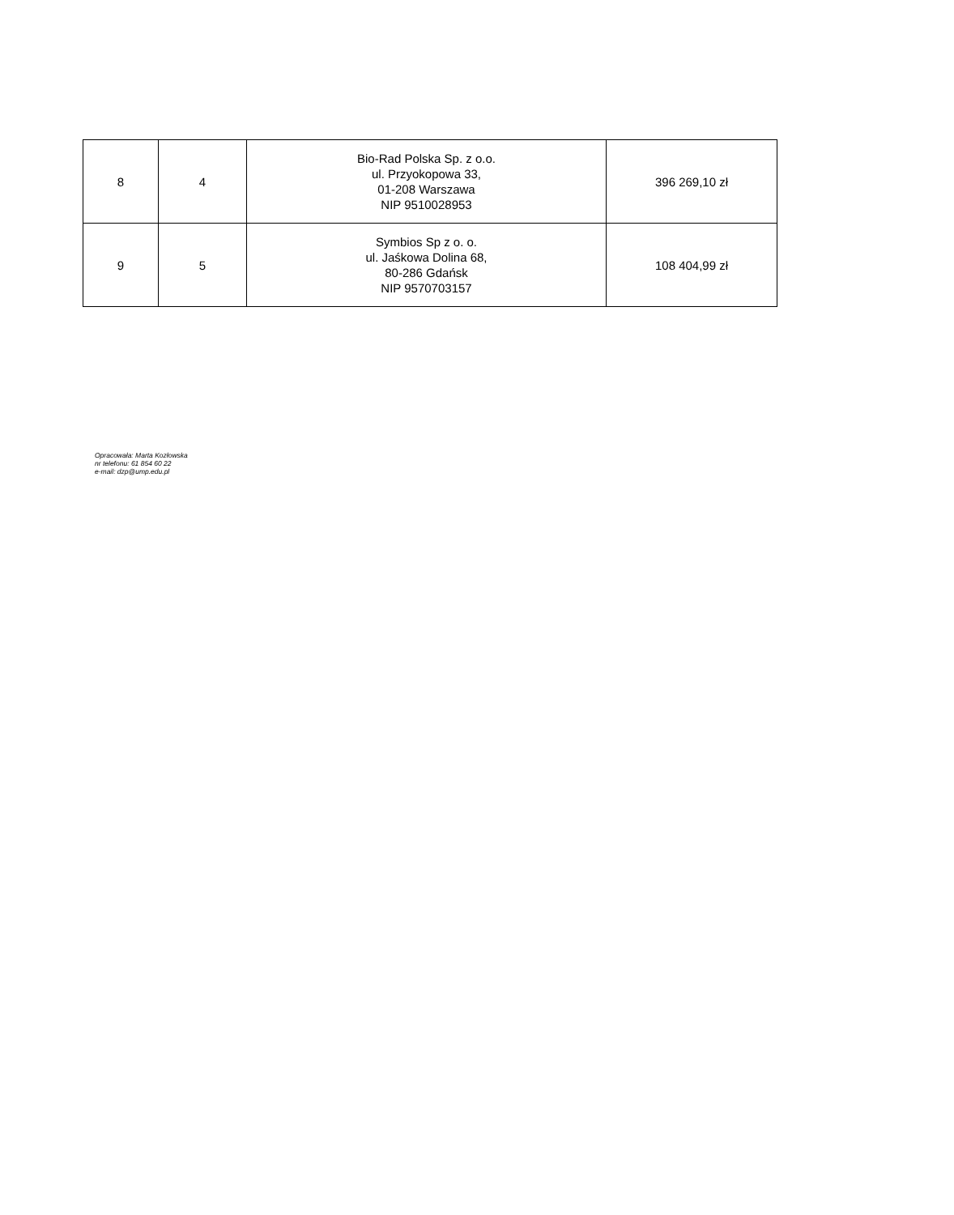| 8 | 4 | Bio-Rad Polska Sp. z o.o. ul. Przyokopowa 33, 01-208 Warszawa NIP 9510028953 | 396 269,10 zł |
| 9 | 5 | Symbios Sp z o. o. ul. Jaśkowa Dolina 68, 80-286 Gdańsk NIP 9570703157 | 108 404,99 zł |
Opracowała: Marta Kozłowska
nr telefonu: 61 854 60 22
e-mail: dzp@ump.edu.pl